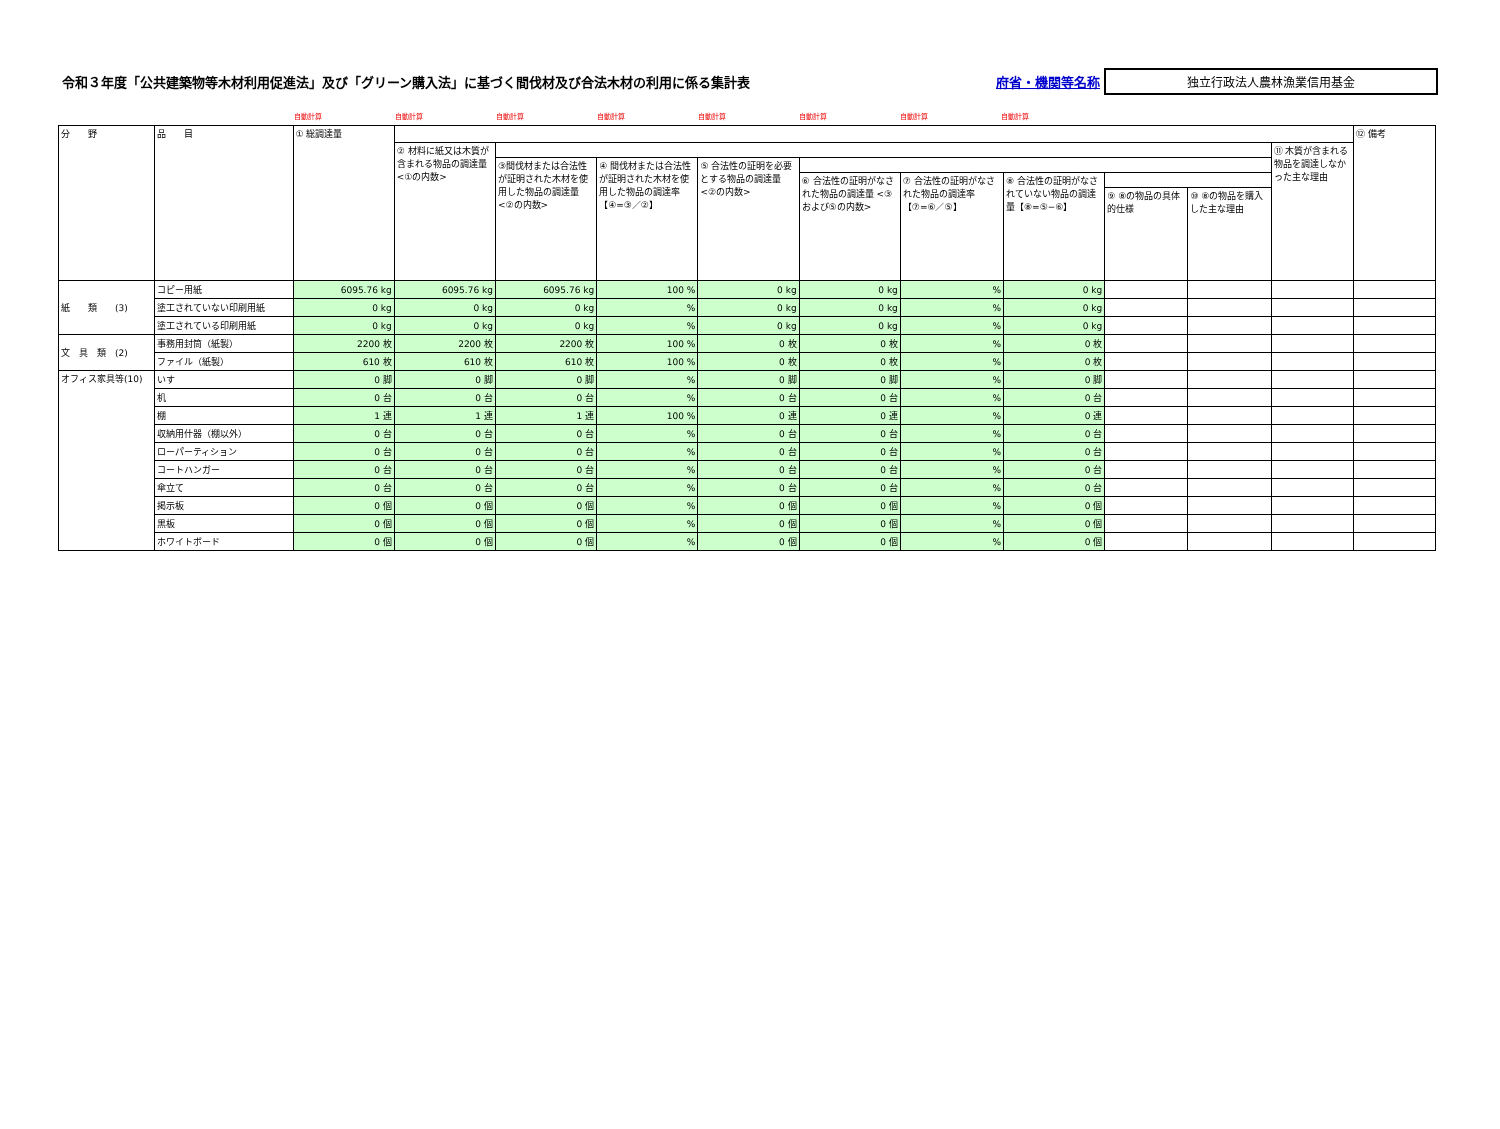令和３年度「公共建築物等木材利用促進法」及び「グリーン購入法」に基づく間伐材及び合法木材の利用に係る集計表
府省・機関等名称
独立行政法人農林漁業信用基金
自動計算 自動計算 自動計算 自動計算 自動計算 自動計算 自動計算 自動計算
| 分 野 | 品 目 | ① 総調達量 | | | | | | | | | | | ⑫ 備考 |
| --- | --- | --- | --- | --- | --- | --- | --- | --- | --- | --- | --- | --- | --- |
| | | | ② 材料に紙又は木質が含まれる物品の調達量 <①の内数> | | | | | | | | | ⑪ 木質が含まれる物品を調達しなかった主な理由 | |
| | | | | ③間伐材または合法性が証明された木材を使用した物品の調達量 <②の内数> | ④ 間伐材または合法性が証明された木材を使用した物品の調達率【④=③／②】 | ⑤ 合法性の証明を必要とする物品の調達量 <②の内数> | | | | | | | |
| | | | | | | | ⑥ 合法性の証明がなされた物品の調達量 <③および⑤の内数> | ⑦ 合法性の証明がなされた物品の調達率【⑦=⑥／⑤】 | ⑧ 合法性の証明がなされていない物品の調達量【⑧=⑤−⑥】 | | | | |
| | | | | | | | | | | ⑨ ⑧の物品の具体的仕様 | ⑩ ⑧の物品を購入した主な理由 | | |
| 紙 類 (3) | コピー用紙 | 6095.76 kg | 6095.76 kg | 6095.76 kg | 100 % | 0 kg | 0 kg | % | 0 kg | | | | |
| | 塗工されていない印刷用紙 | 0 kg | 0 kg | 0 kg | % | 0 kg | 0 kg | % | 0 kg | | | | |
| | 塗工されている印刷用紙 | 0 kg | 0 kg | 0 kg | % | 0 kg | 0 kg | % | 0 kg | | | | |
| 文 具 類 (2) | 事務用封筒（紙製） | 2200 枚 | 2200 枚 | 2200 枚 | 100 % | 0 枚 | 0 枚 | % | 0 枚 | | | | |
| | ファイル（紙製） | 610 枚 | 610 枚 | 610 枚 | 100 % | 0 枚 | 0 枚 | % | 0 枚 | | | | |
| オフィス家具等(10) | いす | 0 脚 | 0 脚 | 0 脚 | % | 0 脚 | 0 脚 | % | 0 脚 | | | | |
| | 机 | 0 台 | 0 台 | 0 台 | % | 0 台 | 0 台 | % | 0 台 | | | | |
| | 棚 | 1 連 | 1 連 | 1 連 | 100 % | 0 連 | 0 連 | % | 0 連 | | | | |
| | 収納用什器（棚以外） | 0 台 | 0 台 | 0 台 | % | 0 台 | 0 台 | % | 0 台 | | | | |
| | ローパーティション | 0 台 | 0 台 | 0 台 | % | 0 台 | 0 台 | % | 0 台 | | | | |
| | コートハンガー | 0 台 | 0 台 | 0 台 | % | 0 台 | 0 台 | % | 0 台 | | | | |
| | 傘立て | 0 台 | 0 台 | 0 台 | % | 0 台 | 0 台 | % | 0 台 | | | | |
| | 掲示板 | 0 個 | 0 個 | 0 個 | % | 0 個 | 0 個 | % | 0 個 | | | | |
| | 黒板 | 0 個 | 0 個 | 0 個 | % | 0 個 | 0 個 | % | 0 個 | | | | |
| | ホワイトボード | 0 個 | 0 個 | 0 個 | % | 0 個 | 0 個 | % | 0 個 | | | | |